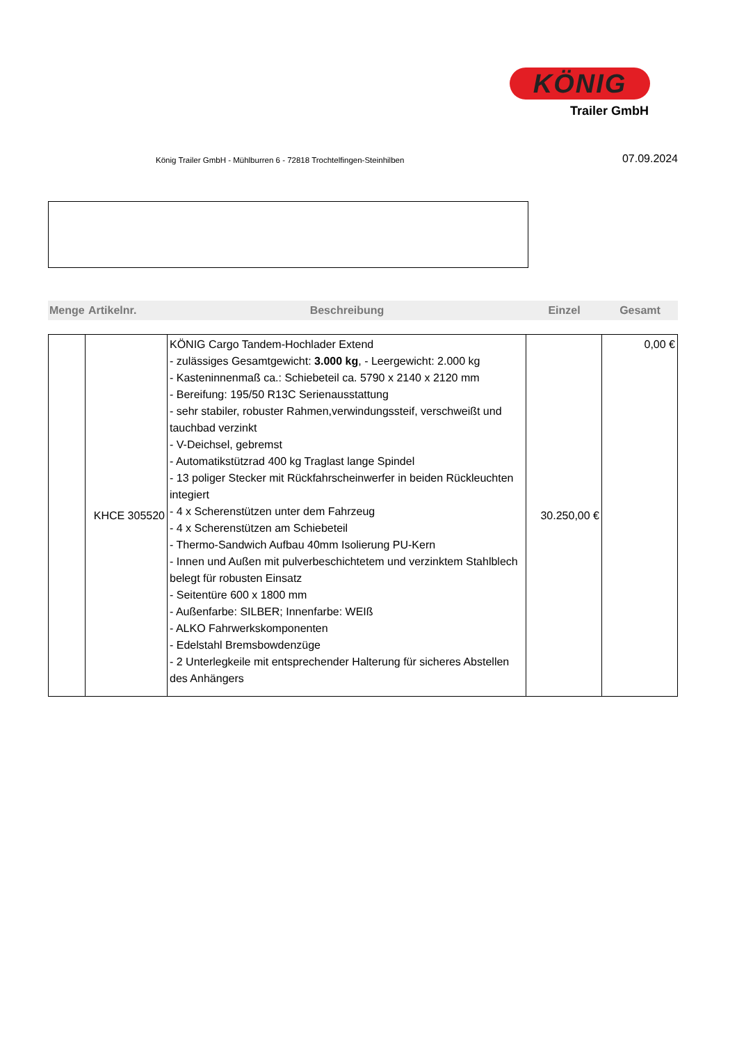KÖNIG
Trailer GmbH
König Trailer GmbH - Mühlburren 6 - 72818 Trochtelfingen-Steinhilben
07.09.2024
| Menge | Artikelnr. | Beschreibung | Einzel | Gesamt |
| --- | --- | --- | --- | --- |
| | KHCE 305520 | KÖNIG Cargo Tandem-Hochlader Extend - zulässiges Gesamtgewicht: 3.000 kg , - Leergewicht: 2.000 kg - Kasteninnenmaß ca.: Schiebeteil ca. 5790 x 2140 x 2120 mm - Bereifung: 195/50 R13C Serienausstattung - sehr stabiler, robuster Rahmen,verwindungssteif, verschweißt und tauchbad verzinkt - V-Deichsel, gebremst - Automatikstützrad 400 kg Traglast lange Spindel - 13 poliger Stecker mit Rückfahrscheinwerfer in beiden Rückleuchten integiert - 4 x Scherenstützen unter dem Fahrzeug - 4 x Scherenstützen am Schiebeteil - Thermo-Sandwich Aufbau 40mm Isolierung PU-Kern - Innen und Außen mit pulverbeschichtetem und verzinktem Stahlblech belegt für robusten Einsatz - Seitentüre 600 x 1800 mm - Außenfarbe: SILBER; Innenfarbe: WEIß - ALKO Fahrwerkskomponenten - Edelstahl Bremsbowdenzüge - 2 Unterlegkeile mit entsprechender Halterung für sicheres Abstellen des Anhängers | 30.250,00 € | 0,00 € |